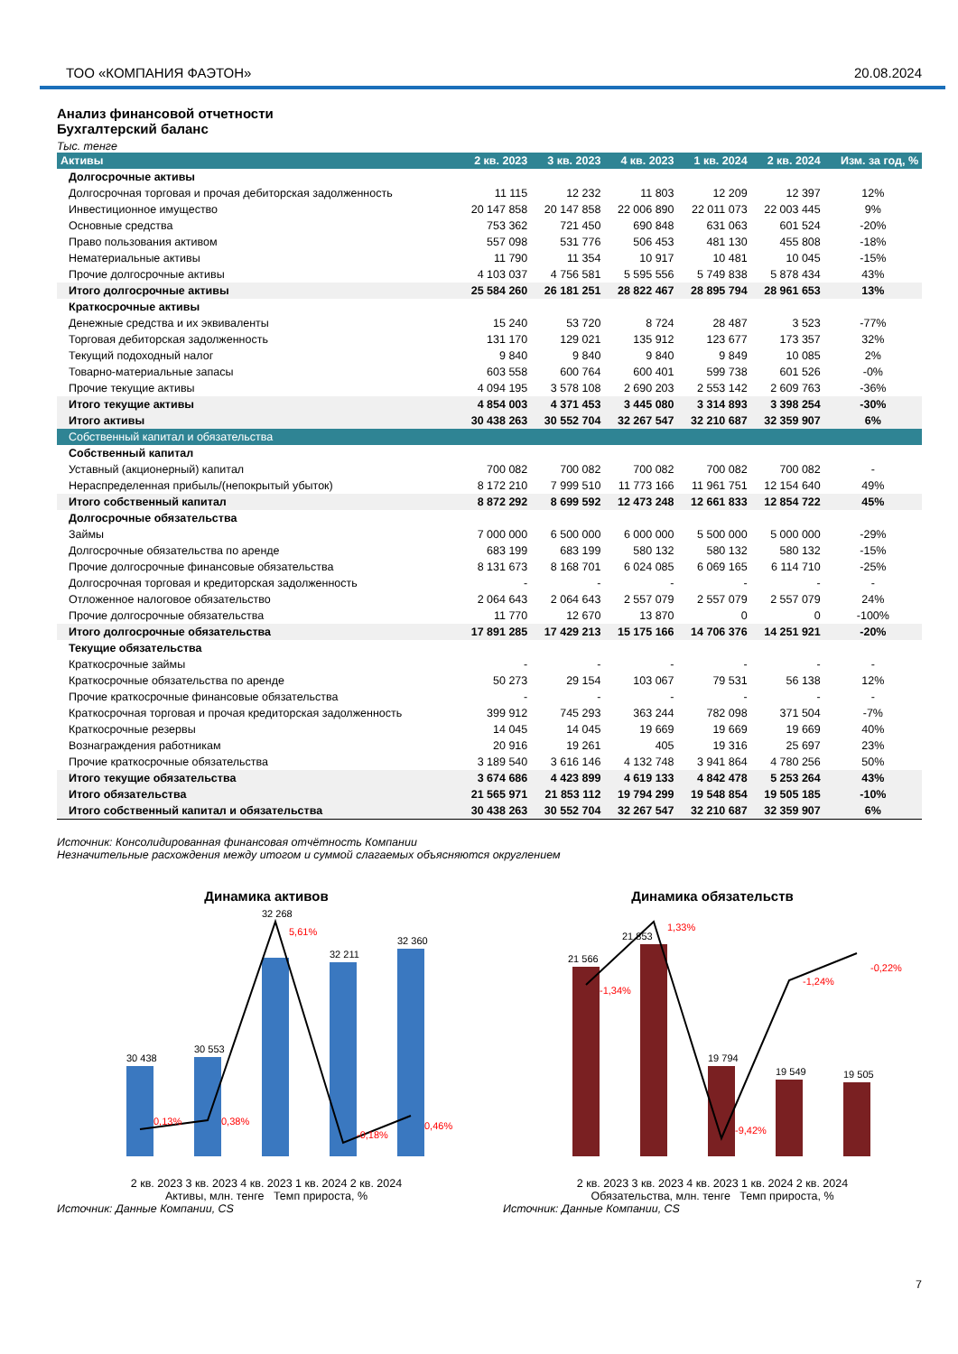ТОО «КОМПАНИЯ ФАЭТОН» 20.08.2024
Анализ финансовой отчетности
Бухгалтерский баланс
Тыс. тенге
| Активы | 2 кв. 2023 | 3 кв. 2023 | 4 кв. 2023 | 1 кв. 2024 | 2 кв. 2024 | Изм. за год, % |
| --- | --- | --- | --- | --- | --- | --- |
| Долгосрочные активы | | | | | | |
| Долгосрочная торговая и прочая дебиторская задолженность | 11 115 | 12 232 | 11 803 | 12 209 | 12 397 | 12% |
| Инвестиционное имущество | 20 147 858 | 20 147 858 | 22 006 890 | 22 011 073 | 22 003 445 | 9% |
| Основные средства | 753 362 | 721 450 | 690 848 | 631 063 | 601 524 | -20% |
| Право пользования активом | 557 098 | 531 776 | 506 453 | 481 130 | 455 808 | -18% |
| Нематериальные активы | 11 790 | 11 354 | 10 917 | 10 481 | 10 045 | -15% |
| Прочие долгосрочные активы | 4 103 037 | 4 756 581 | 5 595 556 | 5 749 838 | 5 878 434 | 43% |
| Итого долгосрочные активы | 25 584 260 | 26 181 251 | 28 822 467 | 28 895 794 | 28 961 653 | 13% |
| Краткосрочные активы | | | | | | |
| Денежные средства и их эквиваленты | 15 240 | 53 720 | 8 724 | 28 487 | 3 523 | -77% |
| Торговая дебиторская задолженность | 131 170 | 129 021 | 135 912 | 123 677 | 173 357 | 32% |
| Текущий подоходный налог | 9 840 | 9 840 | 9 840 | 9 849 | 10 085 | 2% |
| Товарно-материальные запасы | 603 558 | 600 764 | 600 401 | 599 738 | 601 526 | -0% |
| Прочие текущие активы | 4 094 195 | 3 578 108 | 2 690 203 | 2 553 142 | 2 609 763 | -36% |
| Итого текущие активы | 4 854 003 | 4 371 453 | 3 445 080 | 3 314 893 | 3 398 254 | -30% |
| Итого активы | 30 438 263 | 30 552 704 | 32 267 547 | 32 210 687 | 32 359 907 | 6% |
| Собственный капитал и обязательства | | | | | | |
| Собственный капитал | | | | | | |
| Уставный (акционерный) капитал | 700 082 | 700 082 | 700 082 | 700 082 | 700 082 | - |
| Нераспределенная прибыль/(непокрытый убыток) | 8 172 210 | 7 999 510 | 11 773 166 | 11 961 751 | 12 154 640 | 49% |
| Итого собственный капитал | 8 872 292 | 8 699 592 | 12 473 248 | 12 661 833 | 12 854 722 | 45% |
| Долгосрочные обязательства | | | | | | |
| Займы | 7 000 000 | 6 500 000 | 6 000 000 | 5 500 000 | 5 000 000 | -29% |
| Долгосрочные обязательства по аренде | 683 199 | 683 199 | 580 132 | 580 132 | 580 132 | -15% |
| Прочие долгосрочные финансовые обязательства | 8 131 673 | 8 168 701 | 6 024 085 | 6 069 165 | 6 114 710 | -25% |
| Долгосрочная торговая и кредиторская задолженность | - | - | - | - | - | - |
| Отложенное налоговое обязательство | 2 064 643 | 2 064 643 | 2 557 079 | 2 557 079 | 2 557 079 | 24% |
| Прочие долгосрочные обязательства | 11 770 | 12 670 | 13 870 | 0 | 0 | -100% |
| Итого долгосрочные обязательства | 17 891 285 | 17 429 213 | 15 175 166 | 14 706 376 | 14 251 921 | -20% |
| Текущие обязательства | | | | | | |
| Краткосрочные займы | - | - | - | - | - | - |
| Краткосрочные обязательства по аренде | 50 273 | 29 154 | 103 067 | 79 531 | 56 138 | 12% |
| Прочие краткосрочные финансовые обязательства | - | - | - | - | - | - |
| Краткосрочная торговая и прочая кредиторская задолженность | 399 912 | 745 293 | 363 244 | 782 098 | 371 504 | -7% |
| Краткосрочные резервы | 14 045 | 14 045 | 19 669 | 19 669 | 19 669 | 40% |
| Вознаграждения работникам | 20 916 | 19 261 | 405 | 19 316 | 25 697 | 23% |
| Прочие краткосрочные обязательства | 3 189 540 | 3 616 146 | 4 132 748 | 3 941 864 | 4 780 256 | 50% |
| Итого текущие обязательства | 3 674 686 | 4 423 899 | 4 619 133 | 4 842 478 | 5 253 264 | 43% |
| Итого обязательства | 21 565 971 | 21 853 112 | 19 794 299 | 19 548 854 | 19 505 185 | -10% |
| Итого собственный капитал и обязательства | 30 438 263 | 30 552 704 | 32 267 547 | 32 210 687 | 32 359 907 | 6% |
Источник: Консолидированная финансовая отчётность Компании
Незначительные расхождения между итогом и суммой слагаемых объясняются округлением
Динамика активов
30 438
30 553
32 268
32 211
32 360
0,13%
0,38%
5,61%
-0,18%
0,46%
2 кв. 2023 3 кв. 2023 4 кв. 2023 1 кв. 2024 2 кв. 2024
Активы, млн. тенге Темп прироста, %
Источник: Данные Компании, CS
Динамика обязательств
21 566
21 853
19 794
19 549
19 505
-1,34%
1,33%
-9,42%
-1,24%
-0,22%
2 кв. 2023 3 кв. 2023 4 кв. 2023 1 кв. 2024 2 кв. 2024
Обязательства, млн. тенге Темп прироста, %
Источник: Данные Компании, CS
7